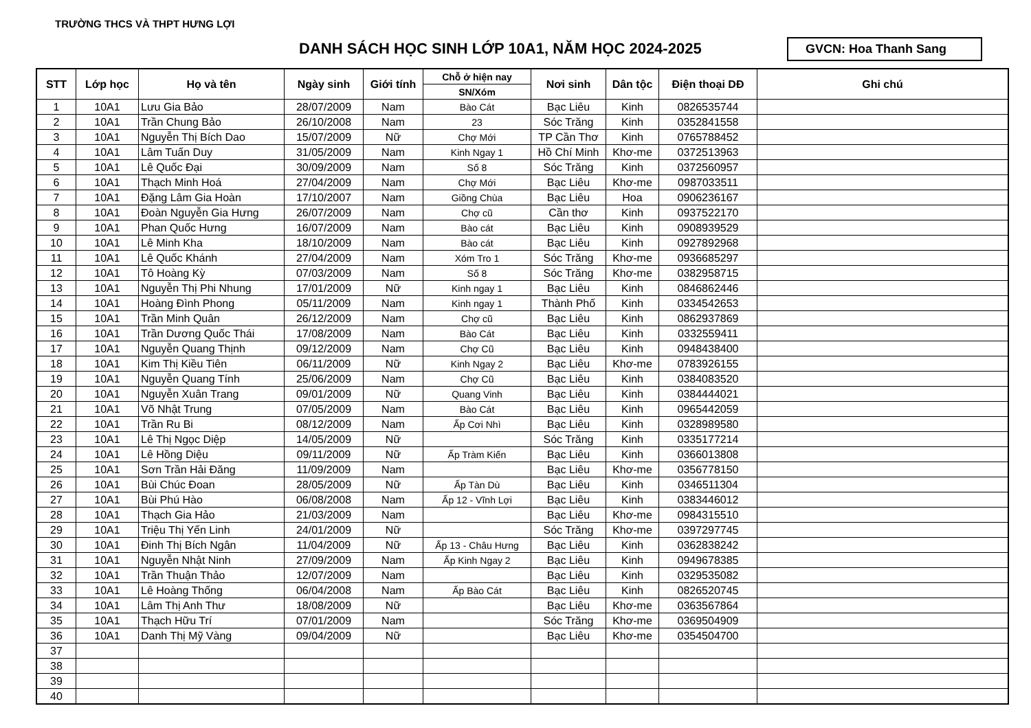TRƯỜNG THCS VÀ THPT HƯNG LỢI
DANH SÁCH HỌC SINH LỚP 10A1, NĂM HỌC 2024-2025
GVCN: Hoa Thanh Sang
| STT | Lớp học | Họ và tên | Ngày sinh | Giới tính | Chỗ ở hiện nay | Nơi sinh | Dân tộc | Điện thoại DĐ | Ghi chú |
| --- | --- | --- | --- | --- | --- | --- | --- | --- | --- |
| | | | | | SN/Xóm | | | | |
| 1 | 10A1 | Lưu Gia Bảo | 28/07/2009 | Nam | Bào Cát | Bạc Liêu | Kinh | 0826535744 | |
| 2 | 10A1 | Trần Chung Bảo | 26/10/2008 | Nam | 23 | Sóc Trăng | Kinh | 0352841558 | |
| 3 | 10A1 | Nguyễn Thị Bích Dao | 15/07/2009 | Nữ | Chợ Mới | TP Cần Thơ | Kinh | 0765788452 | |
| 4 | 10A1 | Lâm Tuấn Duy | 31/05/2009 | Nam | Kinh Ngay 1 | Hồ Chí Minh | Khơ-me | 0372513963 | |
| 5 | 10A1 | Lê Quốc Đại | 30/09/2009 | Nam | Số 8 | Sóc Trăng | Kinh | 0372560957 | |
| 6 | 10A1 | Thạch Minh Hoá | 27/04/2009 | Nam | Chợ Mới | Bạc Liêu | Khơ-me | 0987033511 | |
| 7 | 10A1 | Đặng Lâm Gia Hoàn | 17/10/2007 | Nam | Giồng Chùa | Bạc Liêu | Hoa | 0906236167 | |
| 8 | 10A1 | Đoàn Nguyễn Gia Hưng | 26/07/2009 | Nam | Chợ cũ | Cần thơ | Kinh | 0937522170 | |
| 9 | 10A1 | Phan Quốc Hưng | 16/07/2009 | Nam | Bào cát | Bạc Liêu | Kinh | 0908939529 | |
| 10 | 10A1 | Lê Minh Kha | 18/10/2009 | Nam | Bào cát | Bạc Liêu | Kinh | 0927892968 | |
| 11 | 10A1 | Lê Quốc Khánh | 27/04/2009 | Nam | Xóm Tro 1 | Sóc Trăng | Khơ-me | 0936685297 | |
| 12 | 10A1 | Tô Hoàng Kỳ | 07/03/2009 | Nam | Số 8 | Sóc Trăng | Khơ-me | 0382958715 | |
| 13 | 10A1 | Nguyễn Thị Phi Nhung | 17/01/2009 | Nữ | Kinh ngay 1 | Bạc Liêu | Kinh | 0846862446 | |
| 14 | 10A1 | Hoàng Đình Phong | 05/11/2009 | Nam | Kinh ngay 1 | Thành Phố | Kinh | 0334542653 | |
| 15 | 10A1 | Trần Minh Quân | 26/12/2009 | Nam | Chợ cũ | Bạc Liêu | Kinh | 0862937869 | |
| 16 | 10A1 | Trần Dương Quốc Thái | 17/08/2009 | Nam | Bào Cát | Bạc Liêu | Kinh | 0332559411 | |
| 17 | 10A1 | Nguyễn Quang Thịnh | 09/12/2009 | Nam | Chợ Cũ | Bạc Liêu | Kinh | 0948438400 | |
| 18 | 10A1 | Kim Thị Kiều Tiên | 06/11/2009 | Nữ | Kinh Ngay 2 | Bạc Liêu | Khơ-me | 0783926155 | |
| 19 | 10A1 | Nguyễn Quang Tính | 25/06/2009 | Nam | Chợ Cũ | Bạc Liêu | Kinh | 0384083520 | |
| 20 | 10A1 | Nguyễn Xuân Trang | 09/01/2009 | Nữ | Quang Vinh | Bạc Liêu | Kinh | 0384444021 | |
| 21 | 10A1 | Võ Nhật Trung | 07/05/2009 | Nam | Bào Cát | Bạc Liêu | Kinh | 0965442059 | |
| 22 | 10A1 | Trần Ru Bi | 08/12/2009 | Nam | Ấp Cơi Nhì | Bạc Liêu | Kinh | 0328989580 | |
| 23 | 10A1 | Lê Thị Ngọc Diệp | 14/05/2009 | Nữ | | Sóc Trăng | Kinh | 0335177214 | |
| 24 | 10A1 | Lê Hồng Diệu | 09/11/2009 | Nữ | Ấp Tràm Kiến | Bạc Liêu | Kinh | 0366013808 | |
| 25 | 10A1 | Sơn Trần Hải Đăng | 11/09/2009 | Nam | | Bạc Liêu | Khơ-me | 0356778150 | |
| 26 | 10A1 | Bùi Chúc Đoan | 28/05/2009 | Nữ | Ấp Tàn Dù | Bạc Liêu | Kinh | 0346511304 | |
| 27 | 10A1 | Bùi Phú Hào | 06/08/2008 | Nam | Ấp 12 - Vĩnh Lợi | Bạc Liêu | Kinh | 0383446012 | |
| 28 | 10A1 | Thạch Gia Hảo | 21/03/2009 | Nam | | Bạc Liêu | Khơ-me | 0984315510 | |
| 29 | 10A1 | Triệu Thị Yến Linh | 24/01/2009 | Nữ | | Sóc Trăng | Khơ-me | 0397297745 | |
| 30 | 10A1 | Đinh Thị Bích Ngân | 11/04/2009 | Nữ | Ấp 13 - Châu Hưng | Bạc Liêu | Kinh | 0362838242 | |
| 31 | 10A1 | Nguyễn Nhật Ninh | 27/09/2009 | Nam | Ấp Kinh Ngay 2 | Bạc Liêu | Kinh | 0949678385 | |
| 32 | 10A1 | Trần Thuận Thảo | 12/07/2009 | Nam | | Bạc Liêu | Kinh | 0329535082 | |
| 33 | 10A1 | Lê Hoàng Thống | 06/04/2008 | Nam | Ấp Bào Cát | Bạc Liêu | Kinh | 0826520745 | |
| 34 | 10A1 | Lâm Thị Anh Thư | 18/08/2009 | Nữ | | Bạc Liêu | Khơ-me | 0363567864 | |
| 35 | 10A1 | Thạch Hữu Trí | 07/01/2009 | Nam | | Sóc Trăng | Khơ-me | 0369504909 | |
| 36 | 10A1 | Danh Thị Mỹ Vàng | 09/04/2009 | Nữ | | Bạc Liêu | Khơ-me | 0354504700 | |
| 37 | | | | | | | | | |
| 38 | | | | | | | | | |
| 39 | | | | | | | | | |
| 40 | | | | | | | | | |